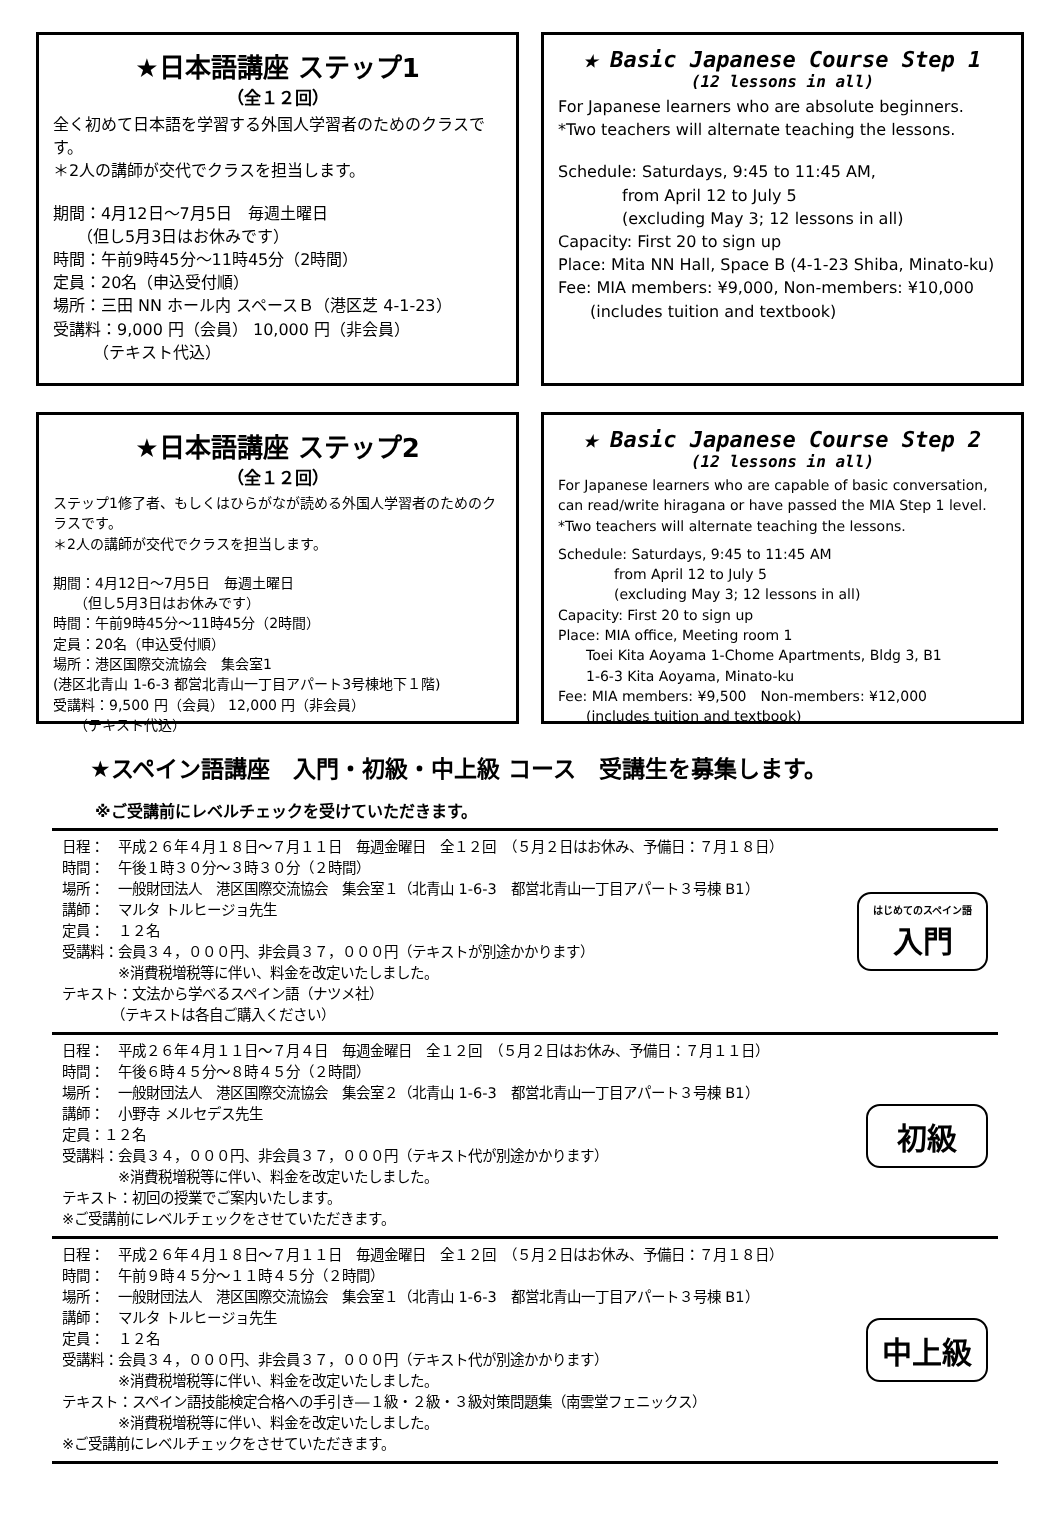★日本語講座 ステップ1
（全１２回）
全く初めて日本語を学習する外国人学習者のためのクラスです。
＊2人の講師が交代でクラスを担当します。
期間：4月12日～7月5日　毎週土曜日
　　（但し5月3日はお休みです）
時間：午前9時45分～11時45分（2時間）
定員：20名（申込受付順）
場所：三田 NN ホール内 スペースＢ（港区芝 4-1-23）
受講料：9,000 円（会員） 10,000 円（非会員）
　　　（テキスト代込）
★ Basic Japanese Course Step 1
(12 lessons in all)
For Japanese learners who are absolute beginners.
*Two teachers will alternate teaching the lessons.
Schedule: Saturdays, 9:45 to 11:45 AM,
　　　　from April 12 to July 5
　　　　(excluding May 3; 12 lessons in all)
Capacity: First 20 to sign up
Place: Mita NN Hall, Space B (4-1-23 Shiba, Minato-ku)
Fee: MIA members: ¥9,000, Non-members: ¥10,000
　　(includes tuition and textbook)
★日本語講座 ステップ2
（全１２回）
ステップ1修了者、もしくはひらがなが読める外国人学習者のためのクラスです。
＊2人の講師が交代でクラスを担当します。
期間：4月12日～7月5日　毎週土曜日
　　（但し5月3日はお休みです）
時間：午前9時45分～11時45分（2時間）
定員：20名（申込受付順）
場所：港区国際交流協会　集会室1
(港区北青山 1-6-3 都営北青山一丁目アパート3号棟地下１階)
受講料：9,500 円（会員） 12,000 円（非会員）
　　（テキスト代込）
★ Basic Japanese Course Step 2
(12 lessons in all)
For Japanese learners who are capable of basic conversation, can read/write hiragana or have passed the MIA Step 1 level.
*Two teachers will alternate teaching the lessons.
Schedule: Saturdays, 9:45 to 11:45 AM
　　　　from April 12 to July 5
　　　　(excluding May 3; 12 lessons in all)
Capacity: First 20 to sign up
Place: MIA office, Meeting room 1
　　Toei Kita Aoyama 1-Chome Apartments, Bldg 3, B1
　　1-6-3 Kita Aoyama, Minato-ku
Fee: MIA members: ¥9,500　Non-members: ¥12,000
　　(includes tuition and textbook)
★スペイン語講座　入門・初級・中上級 コース　受講生を募集します。
※ご受講前にレベルチェックを受けていただきます。
日程：　平成２６年４月１８日～７月１１日　毎週金曜日　全１２回　（５月２日はお休み、予備日：７月１８日）
時間：　午後１時３０分～３時３０分（２時間）
場所：　一般財団法人　港区国際交流協会　集会室１（北青山 1-6-3　都営北青山一丁目アパート３号棟 B1）
講師：　マルタ トルヒージョ先生
定員：　１２名
受講料：会員３４，０００円、非会員３７，０００円（テキストが別途かかります）
　　　　※消費税増税等に伴い、料金を改定いたしました。
テキスト：文法から学べるスペイン語（ナツメ社）
　　　　（テキストは各自ご購入ください）
はじめてのスペイン語
入門
日程：　平成２６年４月１１日～７月４日　毎週金曜日　全１２回　（５月２日はお休み、予備日：７月１１日）
時間：　午後６時４５分～８時４５分（２時間）
場所：　一般財団法人　港区国際交流協会　集会室２（北青山 1-6-3　都営北青山一丁目アパート３号棟 B1）
講師：　小野寺 メルセデス先生
定員：１２名
受講料：会員３４，０００円、非会員３７，０００円（テキスト代が別途かかります）
　　　　※消費税増税等に伴い、料金を改定いたしました。
テキスト：初回の授業でご案内いたします。
※ご受講前にレベルチェックをさせていただきます。
初級
日程：　平成２６年４月１８日～７月１１日　毎週金曜日　全１２回　（５月２日はお休み、予備日：７月１８日）
時間：　午前９時４５分～１１時４５分（２時間）
場所：　一般財団法人　港区国際交流協会　集会室１（北青山 1-6-3　都営北青山一丁目アパート３号棟 B1）
講師：　マルタ トルヒージョ先生
定員：　１２名
受講料：会員３４，０００円、非会員３７，０００円（テキスト代が別途かかります）
　　　　※消費税増税等に伴い、料金を改定いたしました。
テキスト：スペイン語技能検定合格への手引き―１級・２級・３級対策問題集（南雲堂フェニックス）
　　　　※消費税増税等に伴い、料金を改定いたしました。
※ご受講前にレベルチェックをさせていただきます。
中上級